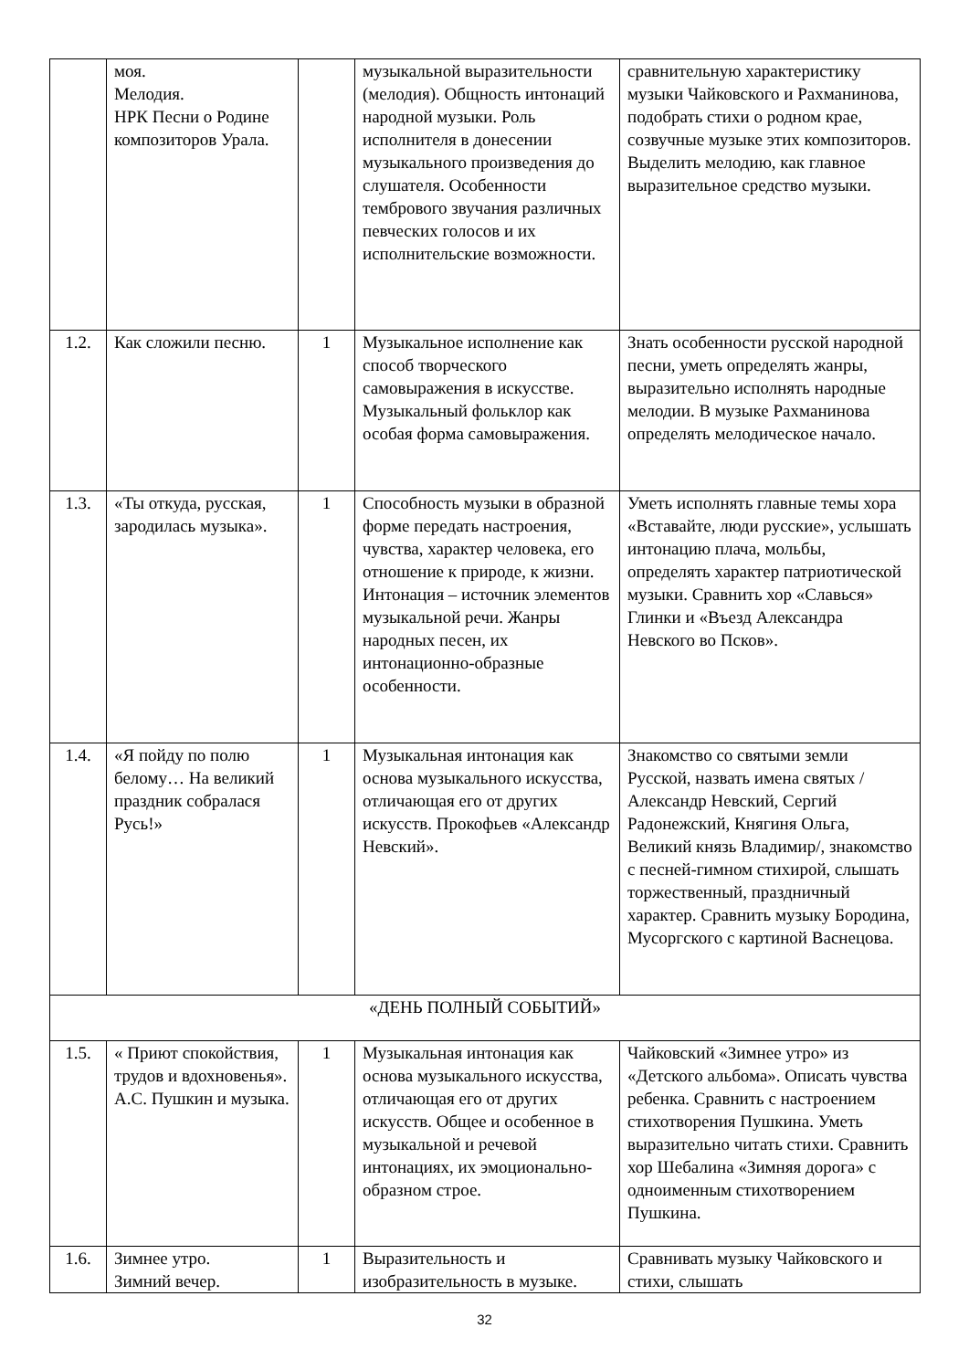| | моя. Мелодия. НРК Песни о Родине композиторов Урала. | | музыкальной выразительности (мелодия). Общность интонаций народной музыки. Роль исполнителя в донесении музыкального произведения до слушателя. Особенности тембрового звучания различных певческих голосов и их исполнительские возможности. | сравнительную характеристику музыки Чайковского и Рахманинова, подобрать стихи о родном крае, созвучные музыке этих композиторов. Выделить мелодию, как главное выразительное средство музыки. |
| 1.2. | Как сложили песню. | 1 | Музыкальное исполнение как способ творческого самовыражения в искусстве. Музыкальный фольклор как особая форма самовыражения. | Знать особенности русской народной песни, уметь определять жанры, выразительно исполнять народные мелодии. В музыке Рахманинова определять мелодическое начало. |
| 1.3. | «Ты откуда, русская, зародилась музыка». | 1 | Способность музыки в образной форме передать настроения, чувства, характер человека, его отношение к природе, к жизни. Интонация – источник элементов музыкальной речи. Жанры народных песен, их интонационно-образные особенности. | Уметь исполнять главные темы хора «Вставайте, люди русские», услышать интонацию плача, мольбы, определять характер патриотической музыки. Сравнить хор «Славься» Глинки и «Въезд Александра Невского во Псков». |
| 1.4. | «Я пойду по полю белому… На великий праздник собралася Русь!» | 1 | Музыкальная интонация как основа музыкального искусства, отличающая его от других искусств. Прокофьев «Александр Невский». | Знакомство со святыми земли Русской, назвать имена святых /Александр Невский, Сергий Радонежский, Княгиня Ольга, Великий князь Владимир/, знакомство с песней-гимном стихирой, слышать торжественный, праздничный характер. Сравнить музыку Бородина, Мусоргского с картиной Васнецова. |
| «ДЕНЬ ПОЛНЫЙ СОБЫТИЙ» | | | | |
| 1.5. | « Приют спокойствия, трудов и вдохновенья». А.С. Пушкин и музыка. | 1 | Музыкальная интонация как основа музыкального искусства, отличающая его от других искусств. Общее и особенное в музыкальной и речевой интонациях, их эмоционально-образном строе. | Чайковский «Зимнее утро» из «Детского альбома». Описать чувства ребенка. Сравнить с настроением стихотворения Пушкина. Уметь выразительно читать стихи. Сравнить хор Шебалина «Зимняя дорога» с одноименным стихотворением Пушкина. |
| 1.6. | Зимнее утро. Зимний вечер. | 1 | Выразительность и изобразительность в музыке. | Сравнивать музыку Чайковского и стихи, слышать |
32